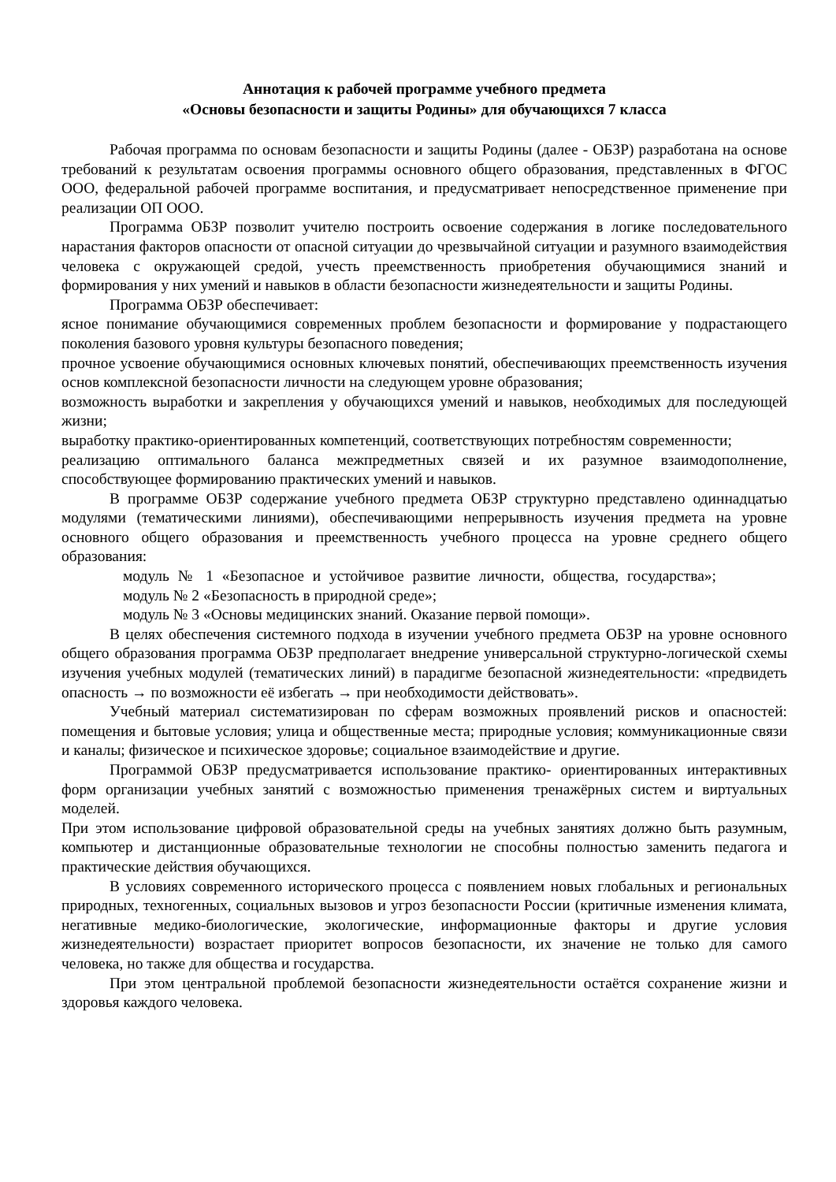Аннотация к рабочей программе учебного предмета
«Основы безопасности и защиты Родины» для обучающихся 7 класса
Рабочая программа по основам безопасности и защиты Родины (далее - ОБЗР) разработана на основе требований к результатам освоения программы основного общего образования, представленных в ФГОС ООО, федеральной рабочей программе воспитания, и предусматривает непосредственное применение при реализации ОП ООО.
Программа ОБЗР позволит учителю построить освоение содержания в логике последовательного нарастания факторов опасности от опасной ситуации до чрезвычайной ситуации и разумного взаимодействия человека с окружающей средой, учесть преемственность приобретения обучающимися знаний и формирования у них умений и навыков в области безопасности жизнедеятельности и защиты Родины.
Программа ОБЗР обеспечивает:
ясное понимание обучающимися современных проблем безопасности и формирование у подрастающего поколения базового уровня культуры безопасного поведения;
прочное усвоение обучающимися основных ключевых понятий, обеспечивающих преемственность изучения основ комплексной безопасности личности на следующем уровне образования;
возможность выработки и закрепления у обучающихся умений и навыков, необходимых для последующей жизни;
выработку практико-ориентированных компетенций, соответствующих потребностям современности;
реализацию оптимального баланса межпредметных связей и их разумное взаимодополнение, способствующее формированию практических умений и навыков.
В программе ОБЗР содержание учебного предмета ОБЗР структурно представлено одиннадцатью модулями (тематическими линиями), обеспечивающими непрерывность изучения предмета на уровне основного общего образования и преемственность учебного процесса на уровне среднего общего образования:
модуль № 1 «Безопасное и устойчивое развитие личности, общества, государства»; модуль № 2 «Безопасность в природной среде»;
модуль № 3 «Основы медицинских знаний. Оказание первой помощи».
В целях обеспечения системного подхода в изучении учебного предмета ОБЗР на уровне основного общего образования программа ОБЗР предполагает внедрение универсальной структурно-логической схемы изучения учебных модулей (тематических линий) в парадигме безопасной жизнедеятельности: «предвидеть опасность → по возможности её избегать → при необходимости действовать».
Учебный материал систематизирован по сферам возможных проявлений рисков и опасностей: помещения и бытовые условия; улица и общественные места; природные условия; коммуникационные связи и каналы; физическое и психическое здоровье; социальное взаимодействие и другие.
Программой ОБЗР предусматривается использование практико- ориентированных интерактивных форм организации учебных занятий с возможностью применения тренажёрных систем и виртуальных моделей.
При этом использование цифровой образовательной среды на учебных занятиях должно быть разумным, компьютер и дистанционные образовательные технологии не способны полностью заменить педагога и практические действия обучающихся.
В условиях современного исторического процесса с появлением новых глобальных и региональных природных, техногенных, социальных вызовов и угроз безопасности России (критичные изменения климата, негативные медико-биологические, экологические, информационные факторы и другие условия жизнедеятельности) возрастает приоритет вопросов безопасности, их значение не только для самого человека, но также для общества и государства.
При этом центральной проблемой безопасности жизнедеятельности остаётся сохранение жизни и здоровья каждого человека.